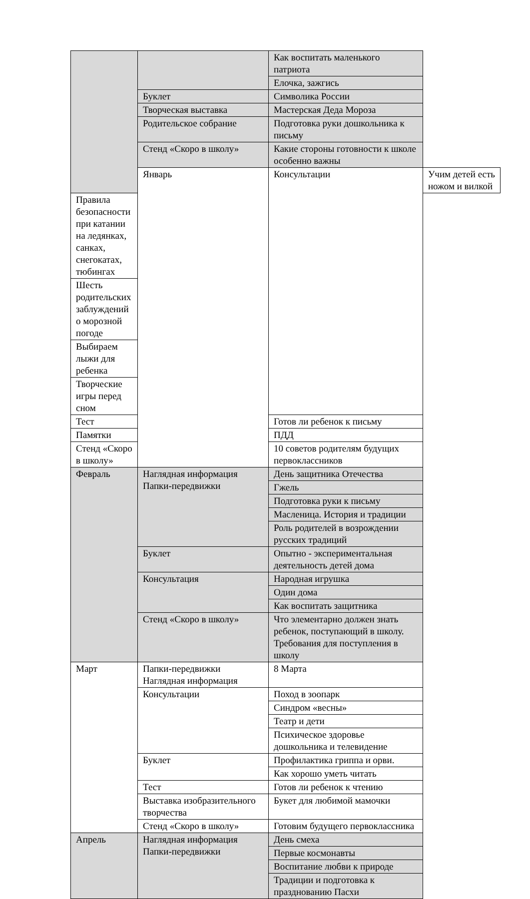| | | Как воспитать маленького патриота | |
| | | Елочка, зажгись | |
| | Буклет | Символика России | |
| | Творческая выставка | Мастерская Деда Мороза | |
| | Родительское собрание | Подготовка руки дошкольника к письму | |
| | Стенд «Скоро в школу» | Какие стороны готовности к школе особенно важны | |
| | Январь | Консультации | Учим детей есть ножом и вилкой |
| Правила безопасности при катании на ледянках, санках, снегокатах, тюбингах | | | |
| Шесть родительских заблуждений о морозной погоде | | | |
| Выбираем лыжи для ребенка | | | |
| Творческие игры перед сном | | | |
| Тест | | Готов ли ребенок к письму | |
| Памятки | | ПДД | |
| Стенд «Скоро в школу» | | 10 советов родителям будущих первоклассников | |
| Февраль | Наглядная информация Папки-передвижки | День защитника Отечества | |
| | | Гжель | |
| | | Подготовка руки к письму | |
| | | Масленица. История и традиции | |
| | | Роль родителей в возрождении русских традиций | |
| | Буклет | Опытно - экспериментальная деятельность детей дома | |
| | Консультация | Народная игрушка | |
| | | Один дома | |
| | | Как воспитать защитника | |
| | Стенд «Скоро в школу» | Что элементарно должен знать ребенок, поступающий в школу. Требования для поступления в школу | |
| Март | Папки-передвижки Наглядная информация | 8 Марта | |
| | Консультации | Поход в зоопарк | |
| | | Синдром «весны» | |
| | | Театр и дети | |
| | | Психическое здоровье дошкольника и телевидение | |
| | Буклет | Профилактика гриппа и орви. | |
| | | Как хорошо уметь читать | |
| | Тест | Готов ли ребенок к чтению | |
| | Выставка изобразительного творчества | Букет для любимой мамочки | |
| | Стенд «Скоро в школу» | Готовим будущего первоклассника | |
| Апрель | Наглядная информация Папки-передвижки | День смеха | |
| | | Первые космонавты | |
| | | Воспитание любви к природе | |
| | | Традиции и подготовка к празднованию Пасхи | |